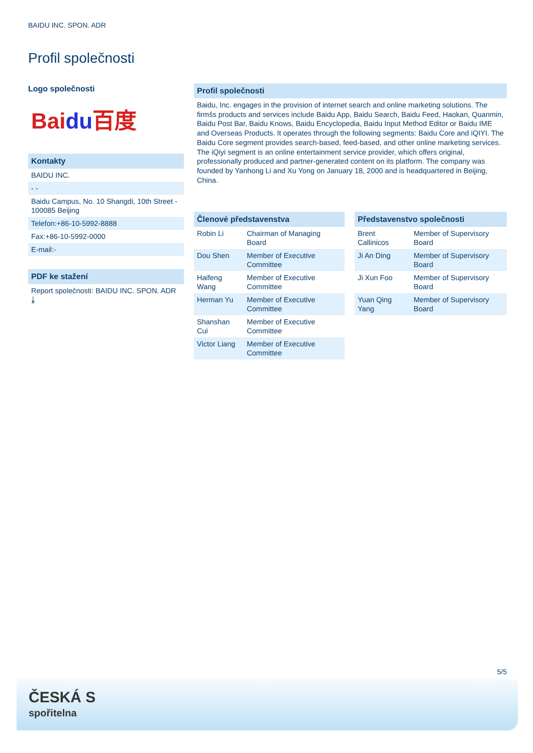BAIDU INC. SPON. ADR
Profil společnosti
Logo společnosti
Baidu百度
Kontakty
BAIDU INC.
- -
Baidu Campus, No. 10 Shangdi, 10th Street - 100085 Beijing
Telefon:+86-10-5992-8888
Fax:+86-10-5992-0000
E-mail:-
PDF ke stažení
Report společnosti: BAIDU INC. SPON. ADR ⤓
Profil společnosti
Baidu, Inc. engages in the provision of internet search and online marketing solutions. The firmšs products and services include Baidu App, Baidu Search, Baidu Feed, Haokan, Quanmin, Baidu Post Bar, Baidu Knows, Baidu Encyclopedia, Baidu Input Method Editor or Baidu IME and Overseas Products. It operates through the following segments: Baidu Core and iQIYI. The Baidu Core segment provides search-based, feed-based, and other online marketing services. The iQiyi segment is an online entertainment service provider, which offers original, professionally produced and partner-generated content on its platform. The company was founded by Yanhong Li and Xu Yong on January 18, 2000 and is headquartered in Beijing, China.
Členové představenstva
| Robin Li | Chairman of Managing Board |
| Dou Shen | Member of Executive Committee |
| Haifeng Wang | Member of Executive Committee |
| Herman Yu | Member of Executive Committee |
| Shanshan Cui | Member of Executive Committee |
| Victor Liang | Member of Executive Committee |
Představenstvo společnosti
| Brent Callinicos | Member of Supervisory Board |
| Ji An Ding | Member of Supervisory Board |
| Ji Xun Foo | Member of Supervisory Board |
| Yuan Qing Yang | Member of Supervisory Board |
5/5
ČESKÁ S
spořitelna